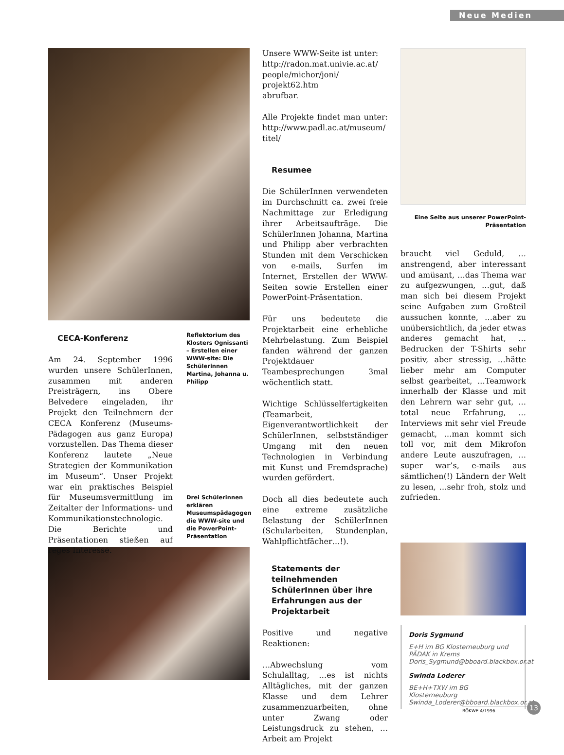Neue Medien
CECA-Konferenz
Am 24. September 1996 wurden unsere SchülerInnen, zusammen mit anderen Preisträgern, ins Obere Belvedere eingeladen, ihr Projekt den Teilnehmern der CECA Konferenz (Museums-Pädagogen aus ganz Europa) vorzustellen. Das Thema dieser Konferenz lautete „Neue Strategien der Kommunikation im Museum“. Unser Projekt war ein praktisches Beispiel für Museumsvermittlung im Zeitalter der Informations- und Kommunikationstechnologie. Die Berichte und Präsentationen stießen auf reges Interesse.
Reflektorium des Klosters Ognissanti – Erstellen einer WWW-site: Die Schülerinnen Martina, Johanna u. Philipp
Drei Schülerinnen erklären Museumspädagogen die WWW-site und die PowerPoint-Präsentation
Unsere WWW-Seite ist unter: http://radon.mat.univie.ac.at/ people/michor/joni/ projekt62.htm
abrufbar.
Alle Projekte findet man unter: http://www.padl.ac.at/museum/ titel/
Resumee
Die SchülerInnen verwendeten im Durchschnitt ca. zwei freie Nachmittage zur Erledigung ihrer Arbeitsaufträge. Die SchülerInnen Johanna, Martina und Philipp aber verbrachten Stunden mit dem Verschicken von e-mails, Surfen im Internet, Erstellen der WWW-Seiten sowie Erstellen einer PowerPoint-Präsentation.
Für uns bedeutete die Projektarbeit eine erhebliche Mehrbelastung. Zum Beispiel fanden während der ganzen Projektdauer Teambesprechungen 3mal wöchentlich statt.
Wichtige Schlüsselfertigkeiten (Teamarbeit, Eigenverantwortlichkeit der SchülerInnen, selbstständiger Umgang mit den neuen Technologien in Verbindung mit Kunst und Fremdsprache) wurden gefördert.
Doch all dies bedeutete auch eine extreme zusätzliche Belastung der SchülerInnen (Schularbeiten, Stundenplan, Wahlpflichtfächer…!).
Statements der teilnehmenden SchülerInnen über ihre Erfahrungen aus der Projektarbeit
Positive und negative Reaktionen:
…Abwechslung vom Schulalltag, …es ist nichts Alltägliches, mit der ganzen Klasse und dem Lehrer zusammenzuarbeiten, ohne unter Zwang oder Leistungsdruck zu stehen, …Arbeit am Projekt
Eine Seite aus unserer PowerPoint-Präsentation
braucht viel Geduld, …anstrengend, aber interessant und amüsant, …das Thema war zu aufgezwungen, …gut, daß man sich bei diesem Projekt seine Aufgaben zum Großteil aussuchen konnte, …aber zu unübersichtlich, da jeder etwas anderes gemacht hat, …Bedrucken der T-Shirts sehr positiv, aber stressig, …hätte lieber mehr am Computer selbst gearbeitet, …Teamwork innerhalb der Klasse und mit den Lehrern war sehr gut, …total neue Erfahrung, …Interviews mit sehr viel Freude gemacht, …man kommt sich toll vor, mit dem Mikrofon andere Leute auszufragen, …super war’s, e-mails aus sämtlichen(!) Ländern der Welt zu lesen, …sehr froh, stolz und zufrieden.
Doris Sygmund
E+H im BG Klosterneuburg und PÄDAK in Krems
Doris_Sygmund@bboard.blackbox.or.at
Swinda Loderer
BE+H+TXW im BG Klosterneuburg
Swinda_Loderer@bboard.blackbox.or.at
BÖKWE 4/1996 13